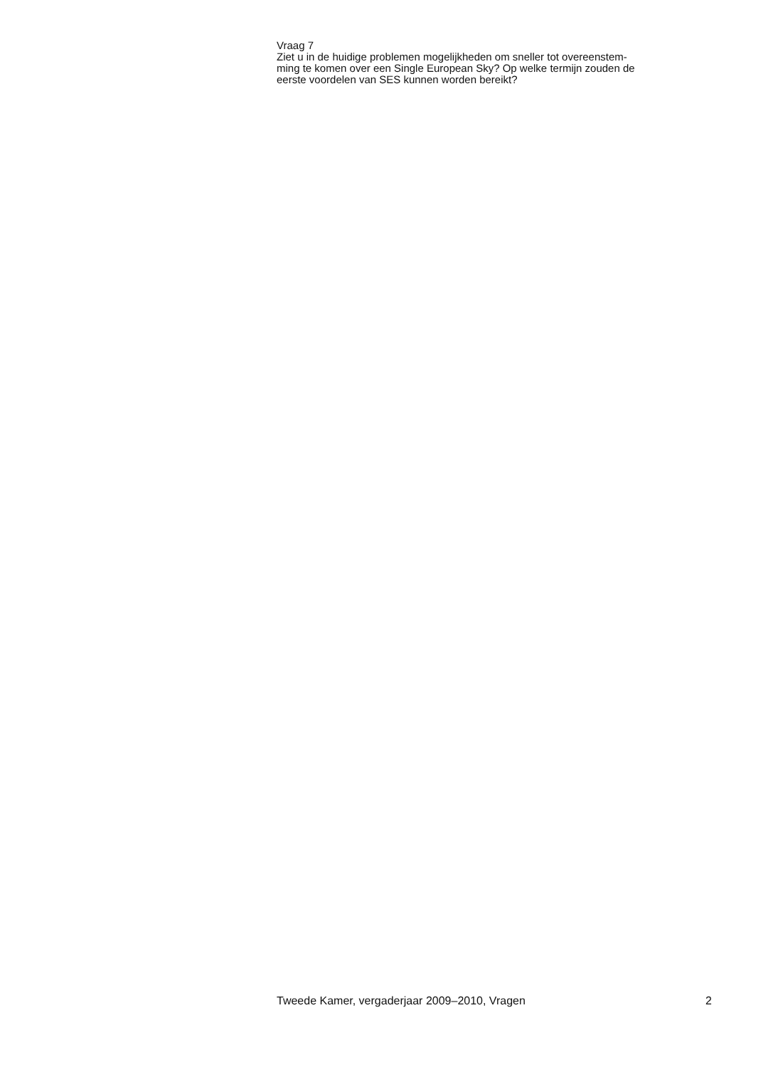Vraag 7
Ziet u in de huidige problemen mogelijkheden om sneller tot overeenstem-
ming te komen over een Single European Sky? Op welke termijn zouden de
eerste voordelen van SES kunnen worden bereikt?
Tweede Kamer, vergaderjaar 2009–2010, Vragen 2